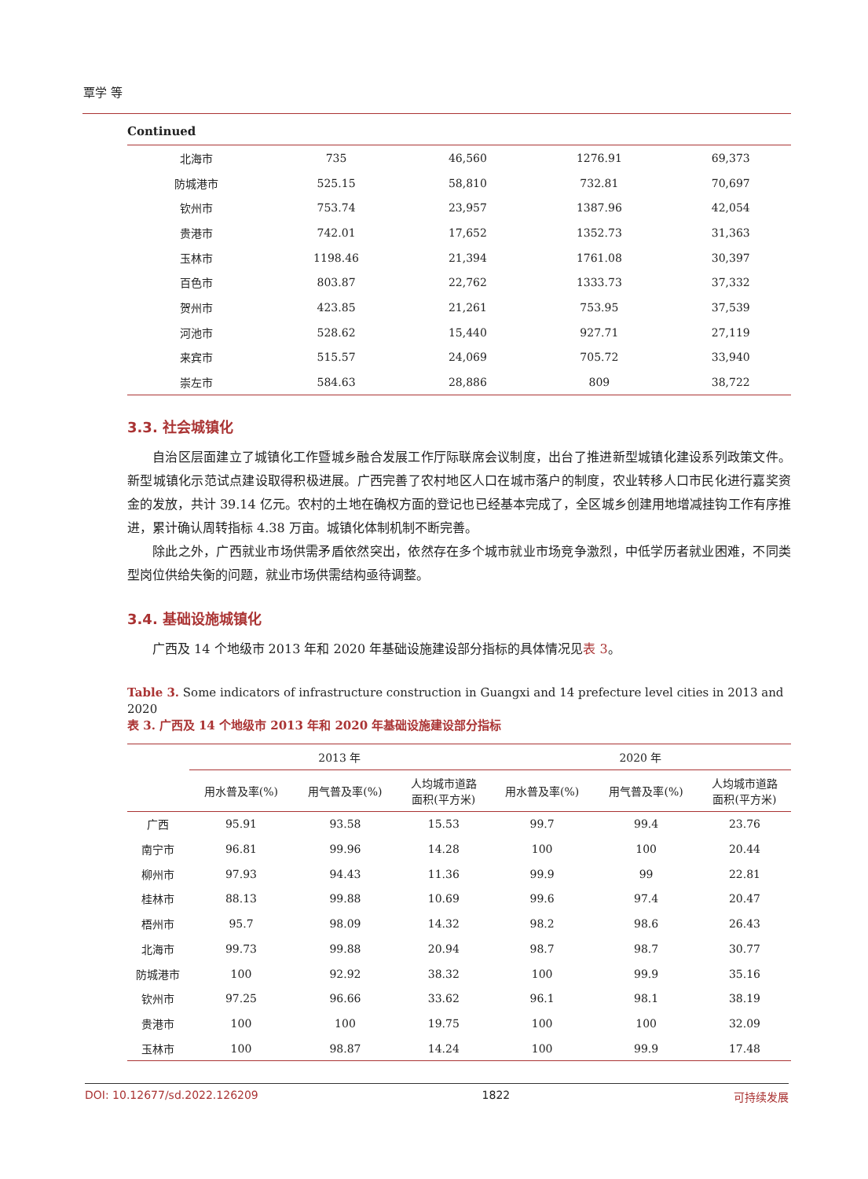覃学 等
Continued
| 北海市 | 735 | 46,560 | 1276.91 | 69,373 |
| 防城港市 | 525.15 | 58,810 | 732.81 | 70,697 |
| 钦州市 | 753.74 | 23,957 | 1387.96 | 42,054 |
| 贵港市 | 742.01 | 17,652 | 1352.73 | 31,363 |
| 玉林市 | 1198.46 | 21,394 | 1761.08 | 30,397 |
| 百色市 | 803.87 | 22,762 | 1333.73 | 37,332 |
| 贺州市 | 423.85 | 21,261 | 753.95 | 37,539 |
| 河池市 | 528.62 | 15,440 | 927.71 | 27,119 |
| 来宾市 | 515.57 | 24,069 | 705.72 | 33,940 |
| 崇左市 | 584.63 | 28,886 | 809 | 38,722 |
3.3. 社会城镇化
自治区层面建立了城镇化工作暨城乡融合发展工作厅际联席会议制度，出台了推进新型城镇化建设系列政策文件。新型城镇化示范试点建设取得积极进展。广西完善了农村地区人口在城市落户的制度，农业转移人口市民化进行嘉奖资金的发放，共计 39.14 亿元。农村的土地在确权方面的登记也已经基本完成了，全区城乡创建用地增减挂钩工作有序推进，累计确认周转指标 4.38 万亩。城镇化体制机制不断完善。
除此之外，广西就业市场供需矛盾依然突出，依然存在多个城市就业市场竞争激烈，中低学历者就业困难，不同类型岗位供给失衡的问题，就业市场供需结构亟待调整。
3.4. 基础设施城镇化
广西及 14 个地级市 2013 年和 2020 年基础设施建设部分指标的具体情况见表 3。
Table 3. Some indicators of infrastructure construction in Guangxi and 14 prefecture level cities in 2013 and 2020
表 3. 广西及 14 个地级市 2013 年和 2020 年基础设施建设部分指标
| | 2013 年 | | | 2020 年 | | |
| --- | --- | --- | --- | --- | --- | --- |
| | 用水普及率(%) | 用气普及率(%) | 人均城市道路 面积(平方米) | 用水普及率(%) | 用气普及率(%) | 人均城市道路 面积(平方米) |
| 广西 | 95.91 | 93.58 | 15.53 | 99.7 | 99.4 | 23.76 |
| 南宁市 | 96.81 | 99.96 | 14.28 | 100 | 100 | 20.44 |
| 柳州市 | 97.93 | 94.43 | 11.36 | 99.9 | 99 | 22.81 |
| 桂林市 | 88.13 | 99.88 | 10.69 | 99.6 | 97.4 | 20.47 |
| 梧州市 | 95.7 | 98.09 | 14.32 | 98.2 | 98.6 | 26.43 |
| 北海市 | 99.73 | 99.88 | 20.94 | 98.7 | 98.7 | 30.77 |
| 防城港市 | 100 | 92.92 | 38.32 | 100 | 99.9 | 35.16 |
| 钦州市 | 97.25 | 96.66 | 33.62 | 96.1 | 98.1 | 38.19 |
| 贵港市 | 100 | 100 | 19.75 | 100 | 100 | 32.09 |
| 玉林市 | 100 | 98.87 | 14.24 | 100 | 99.9 | 17.48 |
DOI: 10.12677/sd.2022.126209 1822 可持续发展